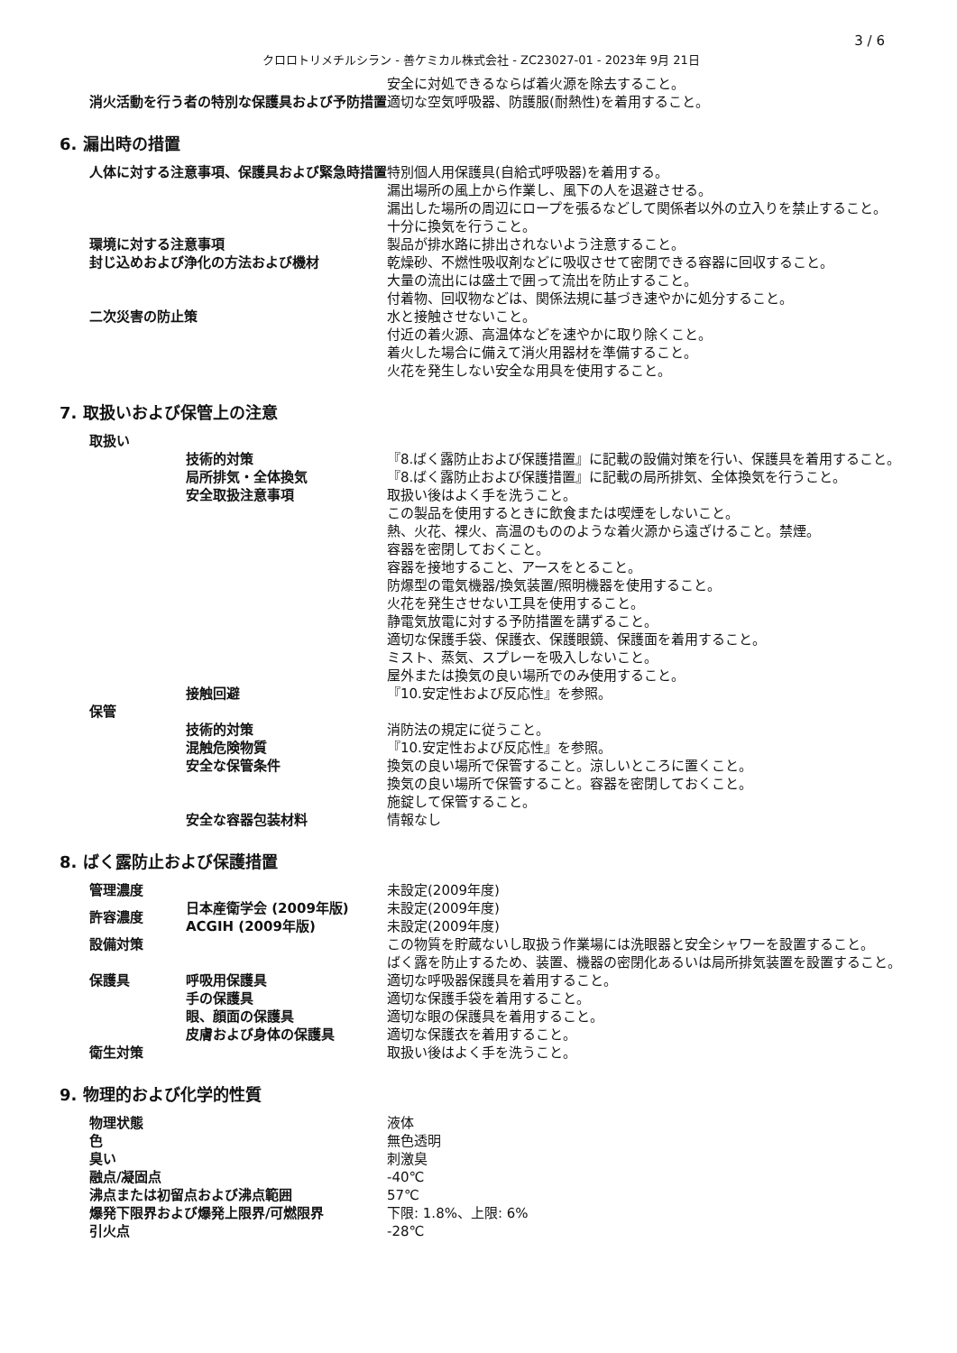3 / 6
クロロトリメチルシラン - 善ケミカル株式会社 - ZC23027-01 - 2023年 9月 21日
| | 安全に対処できるならば着火源を除去すること。 |
| 消火活動を行う者の特別な保護具および予防措置 | 適切な空気呼吸器、防護服(耐熱性)を着用すること。 |
6. 漏出時の措置
| 人体に対する注意事項、保護具および緊急時措置 | 特別個人用保護具(自給式呼吸器)を着用する。 漏出場所の風上から作業し、風下の人を退避させる。 漏出した場所の周辺にロープを張るなどして関係者以外の立入りを禁止すること。 十分に換気を行うこと。 |
| 環境に対する注意事項 | 製品が排水路に排出されないよう注意すること。 |
| 封じ込めおよび浄化の方法および機材 | 乾燥砂、不燃性吸収剤などに吸収させて密閉できる容器に回収すること。 大量の流出には盛土で囲って流出を防止すること。 付着物、回収物などは、関係法規に基づき速やかに処分すること。 |
| 二次災害の防止策 | 水と接触させないこと。 付近の着火源、高温体などを速やかに取り除くこと。 着火した場合に備えて消火用器材を準備すること。 火花を発生しない安全な用具を使用すること。 |
7. 取扱いおよび保管上の注意
| 取扱い | | |
| | 技術的対策 | 『8.ばく露防止および保護措置』に記載の設備対策を行い、保護具を着用すること。 |
| | 局所排気・全体換気 | 『8.ばく露防止および保護措置』に記載の局所排気、全体換気を行うこと。 |
| | 安全取扱注意事項 | 取扱い後はよく手を洗うこと。 この製品を使用するときに飲食または喫煙をしないこと。 熱、火花、裸火、高温のもののような着火源から遠ざけること。禁煙。 容器を密閉しておくこと。 容器を接地すること、アースをとること。 防爆型の電気機器/換気装置/照明機器を使用すること。 火花を発生させない工具を使用すること。 静電気放電に対する予防措置を講ずること。 適切な保護手袋、保護衣、保護眼鏡、保護面を着用すること。 ミスト、蒸気、スプレーを吸入しないこと。 屋外または換気の良い場所でのみ使用すること。 |
| | 接触回避 | 『10.安定性および反応性』を参照。 |
| 保管 | | |
| | 技術的対策 | 消防法の規定に従うこと。 |
| | 混触危険物質 | 『10.安定性および反応性』を参照。 |
| | 安全な保管条件 | 換気の良い場所で保管すること。涼しいところに置くこと。 換気の良い場所で保管すること。容器を密閉しておくこと。 施錠して保管すること。 |
| | 安全な容器包装材料 | 情報なし |
8. ばく露防止および保護措置
| 管理濃度 | | 未設定(2009年度) |
| 許容濃度 | 日本産衛学会 (2009年版) | 未設定(2009年度) |
| | ACGIH (2009年版) | 未設定(2009年度) |
| 設備対策 | | この物質を貯蔵ないし取扱う作業場には洗眼器と安全シャワーを設置すること。 ばく露を防止するため、装置、機器の密閉化あるいは局所排気装置を設置すること。 |
| 保護具 | 呼吸用保護具 | 適切な呼吸器保護具を着用すること。 |
| | 手の保護具 | 適切な保護手袋を着用すること。 |
| | 眼、顔面の保護具 | 適切な眼の保護具を着用すること。 |
| | 皮膚および身体の保護具 | 適切な保護衣を着用すること。 |
| 衛生対策 | | 取扱い後はよく手を洗うこと。 |
9. 物理的および化学的性質
| 物理状態 | 液体 |
| 色 | 無色透明 |
| 臭い | 刺激臭 |
| 融点/凝固点 | -40℃ |
| 沸点または初留点および沸点範囲 | 57℃ |
| 爆発下限界および爆発上限界/可燃限界 | 下限: 1.8%、上限: 6% |
| 引火点 | -28℃ |